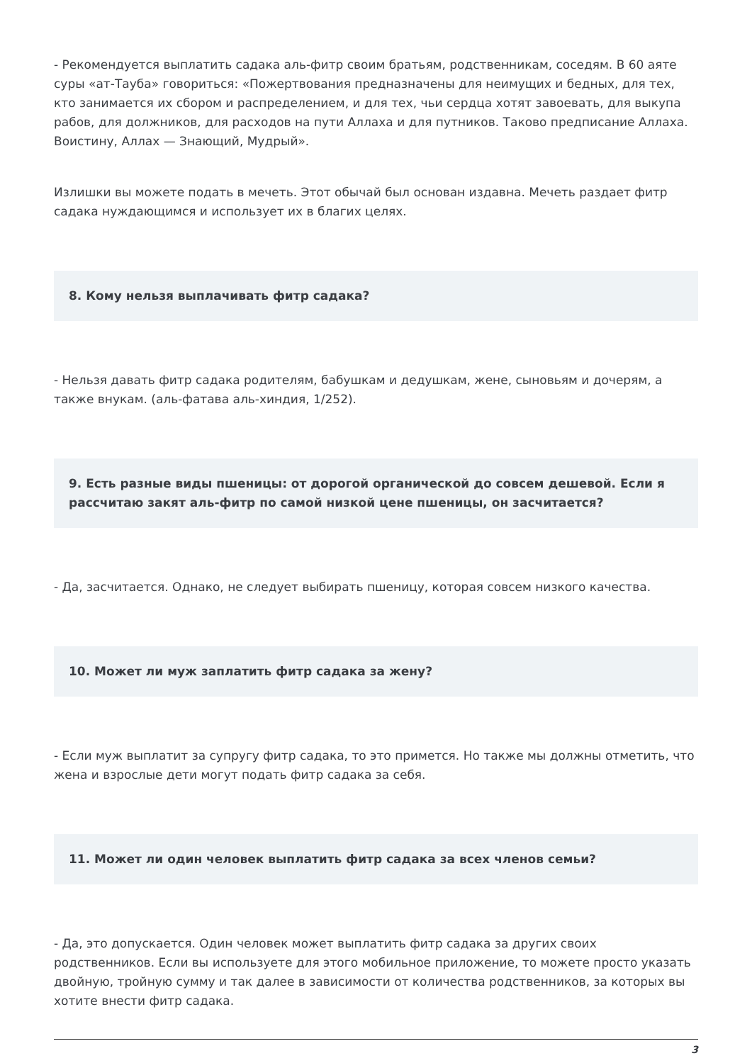- Рекомендуется выплатить садака аль-фитр своим братьям, родственникам, соседям. В 60 аяте суры «ат-Тауба» говориться: «Пожертвования предназначены для неимущих и бедных, для тех, кто занимается их сбором и распределением, и для тех, чьи сердца хотят завоевать, для выкупа рабов, для должников, для расходов на пути Аллаха и для путников. Таково предписание Аллаха. Воистину, Аллах — Знающий, Мудрый».
Излишки вы можете подать в мечеть. Этот обычай был основан издавна. Мечеть раздает фитр садака нуждающимся и использует их в благих целях.
8. Кому нельзя выплачивать фитр садака?
- Нельзя давать фитр садака родителям, бабушкам и дедушкам, жене, сыновьям и дочерям, а также внукам. (аль-фатава аль-хиндия, 1/252).
9. Есть разные виды пшеницы: от дорогой органической до совсем дешевой. Если я рассчитаю закят аль-фитр по самой низкой цене пшеницы, он засчитается?
- Да, засчитается. Однако, не следует выбирать пшеницу, которая совсем низкого качества.
10. Может ли муж заплатить фитр садака за жену?
- Если муж выплатит за супругу фитр садака, то это примется. Но также мы должны отметить, что жена и взрослые дети могут подать фитр садака за себя.
11. Может ли один человек выплатить фитр садака за всех членов семьи?
- Да, это допускается. Один человек может выплатить фитр садака за других своих родственников. Если вы используете для этого мобильное приложение, то можете просто указать двойную, тройную сумму и так далее в зависимости от количества родственников, за которых вы хотите внести фитр садака.
3